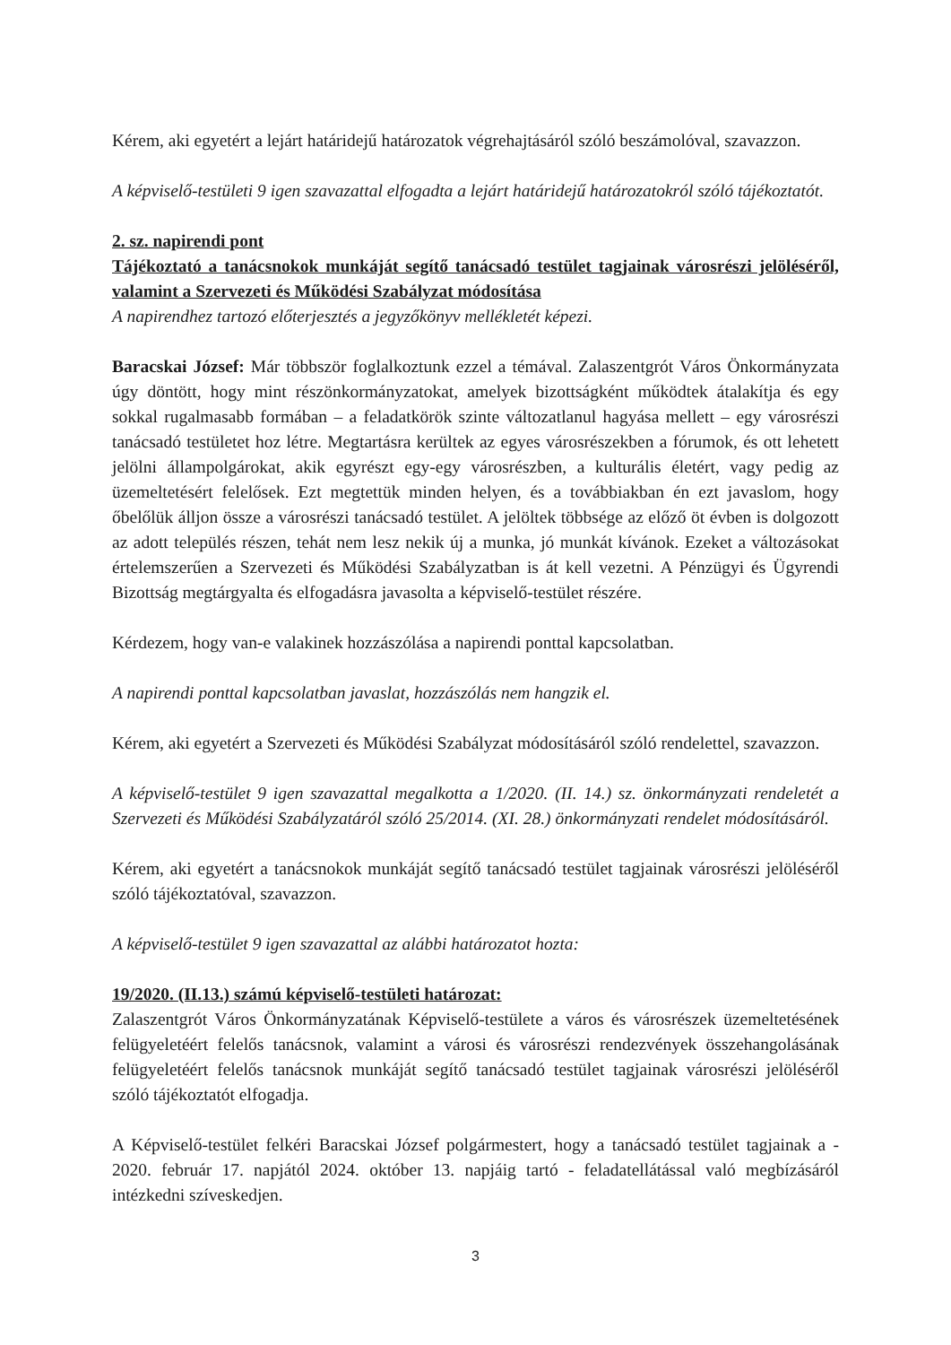Kérem, aki egyetért a lejárt határidejű határozatok végrehajtásáról szóló beszámolóval, szavazzon.
A képviselő-testületi 9 igen szavazattal elfogadta a lejárt határidejű határozatokról szóló tájékoztatót.
2. sz. napirendi pont
Tájékoztató a tanácsnokok munkáját segítő tanácsadó testület tagjainak városrészi jelöléséről, valamint a Szervezeti és Működési Szabályzat módosítása
A napirendhez tartozó előterjesztés a jegyzőkönyv mellékletét képezi.
Baracskai József: Már többször foglalkoztunk ezzel a témával. Zalaszentgrót Város Önkormányzata úgy döntött, hogy mint részönkormányzatokat, amelyek bizottságként működtek átalakítja és egy sokkal rugalmasabb formában – a feladatkörök szinte változatlanul hagyása mellett – egy városrészi tanácsadó testületet hoz létre. Megtartásra kerültek az egyes városrészekben a fórumok, és ott lehetett jelölni állampolgárokat, akik egyrészt egy-egy városrészben, a kulturális életért, vagy pedig az üzemeltetésért felelősek. Ezt megtettük minden helyen, és a továbbiakban én ezt javaslom, hogy őbelőlük álljon össze a városrészi tanácsadó testület. A jelöltek többsége az előző öt évben is dolgozott az adott település részen, tehát nem lesz nekik új a munka, jó munkát kívánok. Ezeket a változásokat értelemszerűen a Szervezeti és Működési Szabályzatban is át kell vezetni. A Pénzügyi és Ügyrendi Bizottság megtárgyalta és elfogadásra javasolta a képviselő-testület részére.
Kérdezem, hogy van-e valakinek hozzászólása a napirendi ponttal kapcsolatban.
A napirendi ponttal kapcsolatban javaslat, hozzászólás nem hangzik el.
Kérem, aki egyetért a Szervezeti és Működési Szabályzat módosításáról szóló rendelettel, szavazzon.
A képviselő-testület 9 igen szavazattal megalkotta a 1/2020. (II. 14.) sz. önkormányzati rendeletét a Szervezeti és Működési Szabályzatáról szóló 25/2014. (XI. 28.) önkormányzati rendelet módosításáról.
Kérem, aki egyetért a tanácsnokok munkáját segítő tanácsadó testület tagjainak városrészi jelöléséről szóló tájékoztatóval, szavazzon.
A képviselő-testület 9 igen szavazattal az alábbi határozatot hozta:
19/2020. (II.13.) számú képviselő-testületi határozat:
Zalaszentgrót Város Önkormányzatának Képviselő-testülete a város és városrészek üzemeltetésének felügyeletéért felelős tanácsnok, valamint a városi és városrészi rendezvények összehangolásának felügyeletéért felelős tanácsnok munkáját segítő tanácsadó testület tagjainak városrészi jelöléséről szóló tájékoztatót elfogadja.
A Képviselő-testület felkéri Baracskai József polgármestert, hogy a tanácsadó testület tagjainak a - 2020. február 17. napjától 2024. október 13. napjáig tartó - feladatellátással való megbízásáról intézkedni szíveskedjen.
3